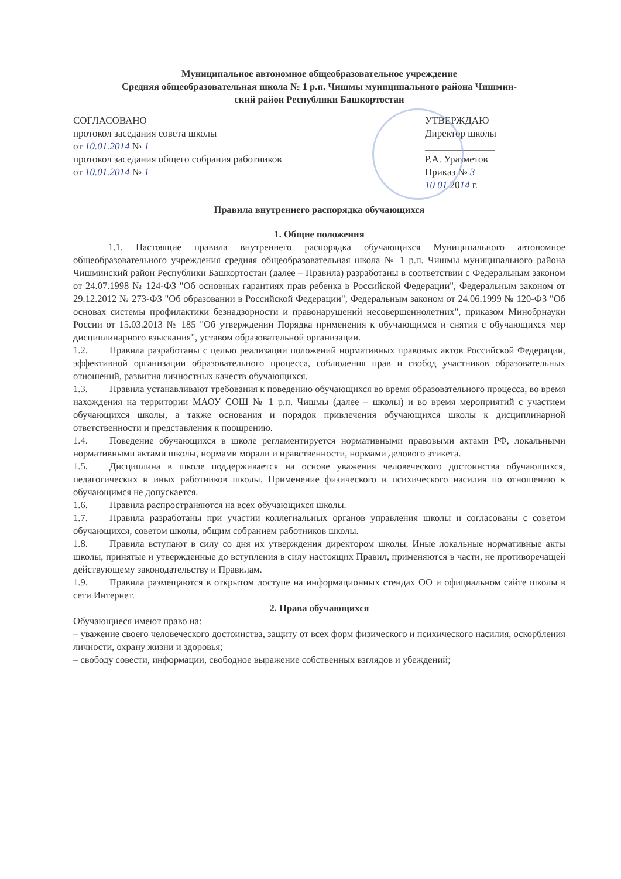Муниципальное автономное общеобразовательное учреждение
Средняя общеобразовательная школа № 1 р.п. Чишмы муниципального района Чишмин-
ский район Республики Башкортостан
СОГЛАСОВАНО
протокол заседания совета школы
от 10.01.2014 № 1
протокол заседания общего собрания работников
от 10.01.2014 № 1
УТВЕРЖДАЮ
Директор школы
______________
Р.А. Уразметов
Приказ № 3
10 01 2014 г.
Правила внутреннего распорядка обучающихся
1. Общие положения
1.1. Настоящие правила внутреннего распорядка обучающихся Муниципального автономное общеобразовательного учреждения средняя общеобразовательная школа № 1 р.п. Чишмы муниципального района Чишминский район Республики Башкортостан (далее – Правила) разработаны в соответствии с Федеральным законом от 24.07.1998 № 124-ФЗ "Об основных гарантиях прав ребенка в Российской Федерации", Федеральным законом от 29.12.2012 № 273-ФЗ "Об образовании в Российской Федерации", Федеральным законом от 24.06.1999 № 120-ФЗ "Об основах системы профилактики безнадзорности и правонарушений несовершеннолетних", приказом Минобрнауки России от 15.03.2013 № 185 "Об утверждении Порядка применения к обучающимся и снятия с обучающихся мер дисциплинарного взыскания", уставом образовательной организации.
1.2. Правила разработаны с целью реализации положений нормативных правовых актов Российской Федерации, эффективной организации образовательного процесса, соблюдения прав и свобод участников образовательных отношений, развития личностных качеств обучающихся.
1.3. Правила устанавливают требования к поведению обучающихся во время образовательного процесса, во время нахождения на территории МАОУ СОШ № 1 р.п. Чишмы (далее – школы) и во время мероприятий с участием обучающихся школы, а также основания и порядок привлечения обучающихся школы к дисциплинарной ответственности и представления к поощрению.
1.4. Поведение обучающихся в школе регламентируется нормативными правовыми актами РФ, локальными нормативными актами школы, нормами морали и нравственности, нормами делового этикета.
1.5. Дисциплина в школе поддерживается на основе уважения человеческого достоинства обучающихся, педагогических и иных работников школы. Применение физического и психического насилия по отношению к обучающимся не допускается.
1.6. Правила распространяются на всех обучающихся школы.
1.7. Правила разработаны при участии коллегиальных органов управления школы и согласованы с советом обучающихся, советом школы, общим собранием работников школы.
1.8. Правила вступают в силу со дня их утверждения директором школы. Иные локальные нормативные акты школы, принятые и утвержденные до вступления в силу настоящих Правил, применяются в части, не противоречащей действующему законодательству и Правилам.
1.9. Правила размещаются в открытом доступе на информационных стендах ОО и официальном сайте школы в сети Интернет.
2. Права обучающихся
Обучающиеся имеют право на:
– уважение своего человеческого достоинства, защиту от всех форм физического и психического насилия, оскорбления личности, охрану жизни и здоровья;
– свободу совести, информации, свободное выражение собственных взглядов и убеждений;